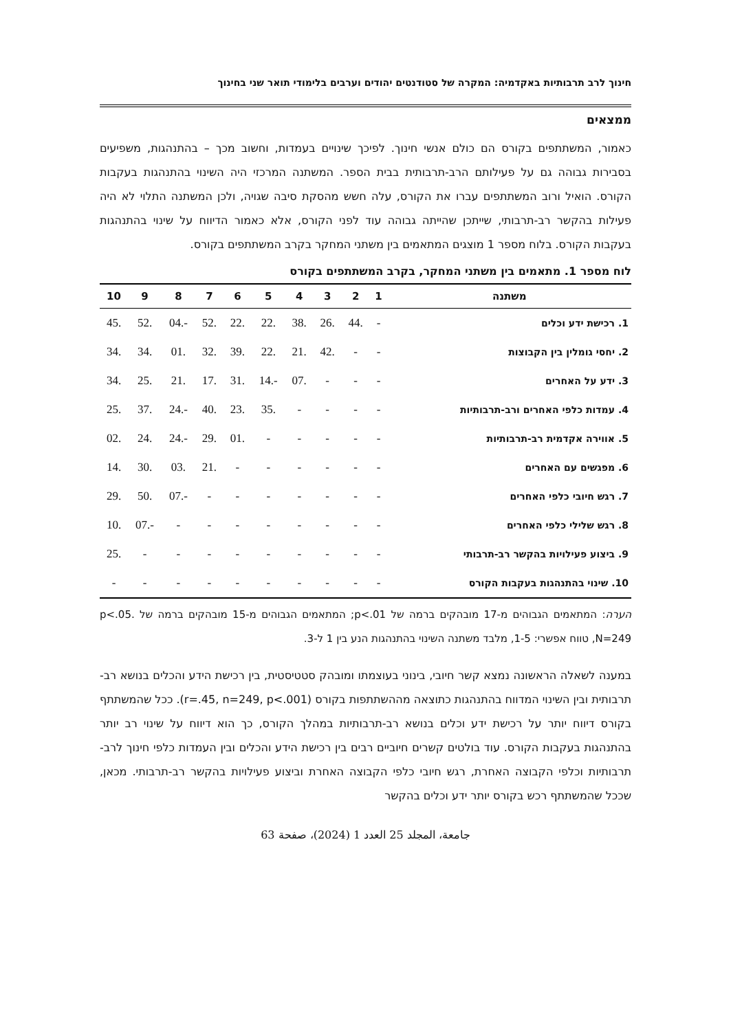חינוך לרב תרבותיות באקדמיה: המקרה של סטודנטים יהודים וערבים בלימודי תואר שני בחינוך
ממצאים
כאמור, המשתתפים בקורס הם כולם אנשי חינוך. לפיכך שינויים בעמדות, וחשוב מכך – בהתנהגות, משפיעים בסבירות גבוהה גם על פעילותם הרב-תרבותית בבית הספר. המשתנה המרכזי היה השינוי בהתנהגות בעקבות הקורס. הואיל ורוב המשתתפים עברו את הקורס, עלה חשש מהסקת סיבה שגויה, ולכן המשתנה התלוי לא היה פעילות בהקשר רב-תרבותי, שייתכן שהייתה גבוהה עוד לפני הקורס, אלא כאמור הדיווח על שינוי בהתנהגות בעקבות הקורס. בלוח מספר 1 מוצגים המתאמים בין משתני המחקר בקרב המשתתפים בקורס.
לוח מספר 1. מתאמים בין משתני המחקר, בקרב המשתתפים בקורס
| משתנה | 1 | 2 | 3 | 4 | 5 | 6 | 7 | 8 | 9 | 10 |
| --- | --- | --- | --- | --- | --- | --- | --- | --- | --- | --- |
| 1. רכישת ידע וכלים | - | .44 | .26 | .38 | .22 | .22 | .52 | -.04 | .52 | .45 |
| 2. יחסי גומלין בין הקבוצות | - | - | .42 | .21 | .22 | .39 | .32 | .01 | .34 | .34 |
| 3. ידע על האחרים | - | - | - | .07 | -.14 | .31 | .17 | .21 | .25 | .34 |
| 4. עמדות כלפי האחרים ורב-תרבותיות | - | - | - | - | .35 | .23 | .40 | -.24 | .37 | .25 |
| 5. אווירה אקדמית רב-תרבותיות | - | - | - | - | - | .01 | .29 | -.24 | .24 | .02 |
| 6. מפגשים עם האחרים | - | - | - | - | - | - | .21 | .03 | .30 | .14 |
| 7. רגש חיובי כלפי האחרים | - | - | - | - | - | - | - | -.07 | .50 | .29 |
| 8. רגש שלילי כלפי האחרים | - | - | - | - | - | - | - | - | -.07 | .10 |
| 9. ביצוע פעילויות בהקשר רב-תרבותי | - | - | - | - | - | - | - | - | - | .25 |
| 10. שינוי בהתנהגות בעקבות הקורס | - | - | - | - | - | - | - | - | - | - |
הערה: המתאמים הגבוהים מ-17 מובהקים ברמה של p<.01; המתאמים הגבוהים מ-15 מובהקים ברמה של p<.05. N=249, טווח אפשרי: 1-5, מלבד משתנה השינוי בהתנהגות הנע בין 1 ל-3.
במענה לשאלה הראשונה נמצא קשר חיובי, בינוני בעוצמתו ומובהק סטטיסטית, בין רכישת הידע והכלים בנושא רב-תרבותית ובין השינוי המדווח בהתנהגות כתוצאה מההשתתפות בקורס (r=.45, n=249, p<.001). ככל שהמשתתף בקורס דיווח יותר על רכישת ידע וכלים בנושא רב-תרבותיות במהלך הקורס, כך הוא דיווח על שינוי רב יותר בהתנהגות בעקבות הקורס. עוד בולטים קשרים חיוביים רבים בין רכישת הידע והכלים ובין העמדות כלפי חינוך לרב-תרבותיות וכלפי הקבוצה האחרת, רגש חיובי כלפי הקבוצה האחרת וביצוע פעילויות בהקשר רב-תרבותי. מכאן, שככל שהמשתתף רכש בקורס יותר ידע וכלים בהקשר
جامعة، المجلد 25 العدد 1 (2024)، صفحة 63